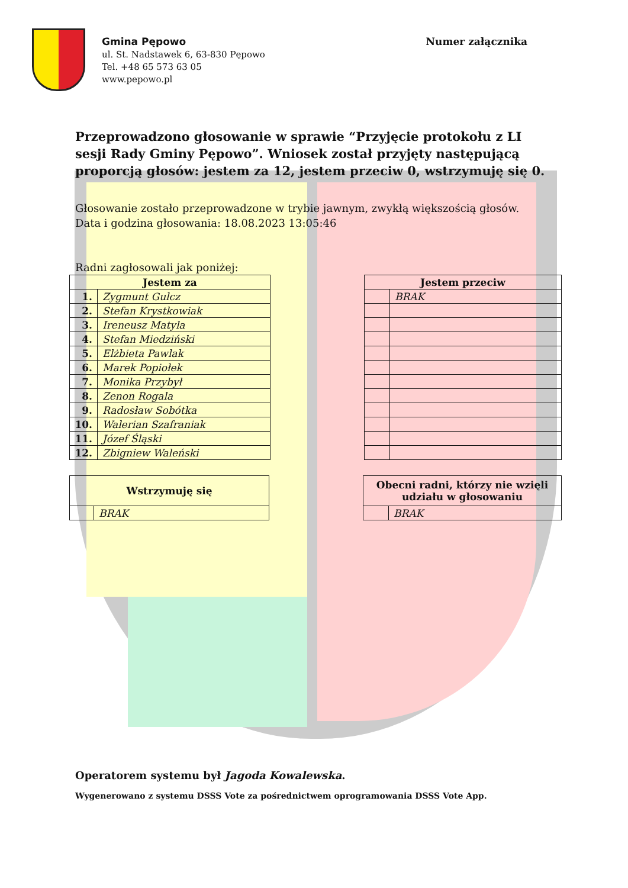Gmina Pępowo
ul. St. Nadstawek 6, 63-830 Pępowo
Tel. +48 65 573 63 05
www.pepowo.pl
Numer załącznika
Przeprowadzono głosowanie w sprawie “Przyjęcie protokołu z LI sesji Rady Gminy Pępowo”. Wniosek został przyjęty następującą proporcją głosów: jestem za 12, jestem przeciw 0, wstrzymuję się 0.
Głosowanie zostało przeprowadzone w trybie jawnym, zwykłą większością głosów.
Data i godzina głosowania: 18.08.2023 13:05:46
Radni zagłosowali jak poniżej:
| Jestem za | |
| --- | --- |
| 1. | Zygmunt Gulcz |
| 2. | Stefan Krystkowiak |
| 3. | Ireneusz Matyla |
| 4. | Stefan Miedziński |
| 5. | Elżbieta Pawlak |
| 6. | Marek Popiołek |
| 7. | Monika Przybył |
| 8. | Zenon Rogala |
| 9. | Radosław Sobótka |
| 10. | Walerian Szafraniak |
| 11. | Józef Śląski |
| 12. | Zbigniew Waleński |
| Jestem przeciw | |
| --- | --- |
| | BRAK |
| Wstrzymuję się | |
| --- | --- |
| | BRAK |
| Obecni radni, którzy nie wzięli udziału w głosowaniu | |
| --- | --- |
| | BRAK |
Operatorem systemu był Jagoda Kowalewska.
Wygenerowano z systemu DSSS Vote za pośrednictwem oprogramowania DSSS Vote App.